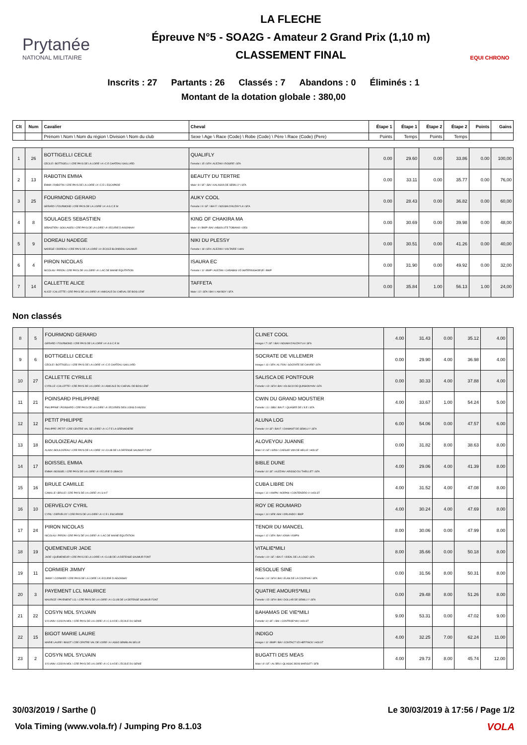Prytanée
NATIONAL MILITAIRE
LA FLECHE
Épreuve N°5 - SOA2G - Amateur 2 Grand Prix (1,10 m)
CLASSEMENT FINAL
EQUI CHRONO
Inscrits : 27 Partants : 26 Classés : 7 Abandons : 0 Éliminés : 1
Montant de la dotation globale : 380,00
| Clt | Num | Cavalier | Cheval | Étape 1 | Étape 1 | Étape 2 | Étape 2 | Points | Gains |
| --- | --- | --- | --- | --- | --- | --- | --- | --- | --- |
| | | Prénom \ Nom \ Nom du région \ Division \ Nom du club | Sexe \ Age \ Race (Code) \ Robe (Code) \ Père \ Race (Code) (Pere) | Points | Temps | Points | Temps | | |
| 1 | 26 | BOTTIGELLI CECILE CECILE \ BOTTIGELLI \ CRE PAYS DE LA LOIRE \ A \ C E CHATEAU GAILLARD | QUALIFLY Femelle \ 15 \ SFA \ ALEZAN \ ROSIRE \ SFA | 0.00 | 29.60 | 0.00 | 33.86 | 0.00 | 100,00 |
| 2 | 13 | RABOTIN EMMA EMMA \ RABOTIN \ CRE PAYS DE LA LOIRE \ A \ C E L ESCAPADE | BEAUTY DU TERTRE Male \ 8 \ SF. \ BAI \ KALASKA DE SEMILLY \ SFA | 0.00 | 33.11 | 0.00 | 35.77 | 0.00 | 76,00 |
| 3 | 25 | FOURMOND GERARD GERARD \ FOURMOND \ CRE PAYS DE LA LOIRE \ A \ A S C E M | AUKY COOL Femelle \ 9 \ SF. \ BAI F. \ NOUMA D'AUZAY*LA \ SFA | 0.00 | 28.43 | 0.00 | 36.82 | 0.00 | 60,00 |
| 4 | 8 | SOULAGES SEBASTIEN SEBASTIEN \ SOULAGES \ CRE PAYS DE LA LOIRE \ A \ ECURIE D AIGONNAY | KING OF CHAKIRA MA Male \ 9 \ BWP \ BAI \ ABSOLUTE TOBIANO \ OES | 0.00 | 30.69 | 0.00 | 39.98 | 0.00 | 48,00 |
| 5 | 9 | DOREAU NADEGE NADEGE \ DOREAU \ CRE PAYS DE LA LOIRE \ A \ ECOLE BLONDEAU SAUMUR | NIKI DU PLESSY Femelle \ 18 \ SFA \ ALEZAN \ VOLTAIRE \ HAN | 0.00 | 30.51 | 0.00 | 41.26 | 0.00 | 40,00 |
| 6 | 4 | PIRON NICOLAS NICOLAS \ PIRON \ CRE PAYS DE LA LOIRE \ A \ LAC DE MAINE EQUITATION | ISAURA EC Femelle \ 11 \ BWP \ ALEZAN \ CARABAS VD WATERINGHOEVE \ BWP | 0.00 | 31.90 | 0.00 | 49.92 | 0.00 | 32,00 |
| 7 | 14 | CALLETTE ALICE ALICE \ CALLETTE \ CRE PAYS DE LA LOIRE \ A \ AMICALE DU CHEVAL DE BOIS LENF | TAFFETA Male \ 12 \ SFA \ BAI \ I AM BOY \ SFA | 0.00 | 35.84 | 1.00 | 56.13 | 1.00 | 24,00 |
Non classés
| 8 | 5 | FOURMOND GERARD GERARD \ FOURMOND \ CRE PAYS DE LA LOIRE \ A \ A S C E M | CLINET COOL Hongre \ 7 \ SF. \ BAI \ NOUMA D'AUZAY*LA \ SFA | 4.00 | 31.43 | 0.00 | 35.12 | 4.00 | |
| 9 | 6 | BOTTIGELLI CECILE CECILE \ BOTTIGELLI \ CRE PAYS DE LA LOIRE \ A \ C E CHATEAU GAILLARD | SOCRATE DE VILLEMER Hongre \ 13 \ SFA \ AL FON \ SOCRATE DE CHIVRE \ SFA | 0.00 | 29.90 | 4.00 | 36.98 | 4.00 | |
| 10 | 27 | CALLETTE CYRILLE CYRILLE \ CALLETTE \ CRE PAYS DE LA LOIRE \ A \ AMICALE DU CHEVAL DE BOIS LENF | SALISCA DE PONTFOUR Femelle \ 13 \ SFA \ BAI \ IOLISCO DE QUINHON*HN \ SFA | 0.00 | 30.33 | 4.00 | 37.88 | 4.00 | |
| 11 | 21 | POINSARD PHILIPPINE PHILIPPINE \ POINSARD \ CRE PAYS DE LA LOIRE \ A \ ECURIES DES LIONS D ANJOU | CWIN DU GRAND MOUSTIER Femelle \ 11 \ SBS \ BAI F. \ QUASER DE L'ILE \ SFA | 4.00 | 33.67 | 1.00 | 54.24 | 5.00 | |
| 12 | 12 | PETIT PHILIPPE PHILIPPE \ PETIT \ CRE CENTRE VAL DE LOIRE \ A \ C F E LA GRENADIERE | ALUNA LOG Femelle \ 9 \ SF \ BAI F. \ DIAMANT DE SEMILLY \ SFA | 6.00 | 54.06 | 0.00 | 47.57 | 6.00 | |
| 13 | 18 | BOULOIZEAU ALAIN ALAIN \ BOULOIZEAU \ CRE PAYS DE LA LOIRE \ A \ CLUB DE LA DEFENSE SAUMUR FONT | ALOVEYOU JUANNE Male \ 9 \ SF \ GRIS \ CAESAR VAN DE HELLE \ HOLST | 0.00 | 31.82 | 8.00 | 38.63 | 8.00 | |
| 14 | 17 | BOISSEL EMMA EMMA \ BOISSEL \ CRE PAYS DE LA LOIRE \ A \ ECURIE D UBIACO | BIBLE DUNE Femelle \ 8 \ SF. \ ALEZAN \ ARIOSO DU THEILLET \ SFA | 4.00 | 29.06 | 4.00 | 41.39 | 8.00 | |
| 15 | 16 | BRULE CAMILLE CAMILLE \ BRULE \ CRE PAYS DE LA LOIRE \ A \ S H F | CUBA LIBRE DN Hongre \ 12 \ KWPN \ NOIPAN \ CONTENDRO II \ HOLST | 4.00 | 31.52 | 4.00 | 47.08 | 8.00 | |
| 16 | 10 | DERVELOY CYRIL CYRIL \ DERVELOY \ CRE PAYS DE LA LOIRE \ A \ C E L ESCAPADE | ROY DE ROUMARD Hongre \ 14 \ SFB \ BAI \ ORLANDO \ BWP | 4.00 | 30.24 | 4.00 | 47.69 | 8.00 | |
| 17 | 24 | PIRON NICOLAS NICOLAS \ PIRON \ CRE PAYS DE LA LOIRE \ A \ LAC DE MAINE EQUITATION | TENOR DU MANCEL Hongre \ 12 \ SFA \ BAI \ IOWA \ KWPN | 8.00 | 30.06 | 0.00 | 47.99 | 8.00 | |
| 18 | 19 | QUEMENEUR JADE JADE \ QUEMENEUR \ CRE PAYS DE LA LOIRE \ A \ CLUB DE LA DEFENSE SAUMUR FONT | VITALIE*MILI Femelle \ 10 \ SF. \ BAI F. \ IDEAL DE LA LOGE \ SFA | 8.00 | 35.66 | 0.00 | 50.18 | 8.00 | |
| 19 | 11 | CORMIER JIMMY JIMMY \ CORMIER \ CRE PAYS DE LA LOIRE \ A \ ECURIE D AIGONNAY | RESOLUE SINE Femelle \ 14 \ SFA \ BAI \ ELAN DE LA COUR*HN \ SFA | 0.00 | 31.56 | 8.00 | 50.31 | 8.00 | |
| 20 | 3 | PAYEMENT LCL MAURICE MAURICE \ PAYEMENT LCL \ CRE PAYS DE LA LOIRE \ A \ CLUB DE LA DEFENSE SAUMUR FONT | QUATRE AMOURS*MILI Femelle \ 15 \ SFA \ BAI \ DOLLAR DE SEMILLY \ SFA | 0.00 | 29.48 | 8.00 | 51.26 | 8.00 | |
| 21 | 22 | COSYN MDL SYLVAIN SYLVAIN \ COSYN MDL \ CRE PAYS DE LA LOIRE \ A \ C S A DE L ECOLE DU GENIE | BAHAMAS DE VIE*MILI Femelle \ 8 \ SF. \ BAI \ CONTROE*HN \ HOLST | 9.00 | 53.31 | 0.00 | 47.02 | 9.00 | |
| 22 | 15 | BIGOT MARIE LAURE MARIE LAURE \ BIGOT \ CRE CENTRE VAL DE LOIRE \ A \ ASSO SEMBLAN SELLE | INDIGO Hongre \ 11 \ BWP \ BAI \ CONTACT VD HEFFINCK \ HOLST | 4.00 | 32.25 | 7.00 | 62.24 | 11.00 | |
| 23 | 2 | COSYN MDL SYLVAIN SYLVAIN \ COSYN MDL \ CRE PAYS DE LA LOIRE \ A \ C S A DE L ECOLE DU GENIE | BUGATTI DES MEAS Male \ 8 \ SF. \ AL BRU \ QLASSIC BOIS MARGOT \ SFB | 4.00 | 29.73 | 8.00 | 45.74 | 12.00 | |
30/03/2019 / Sarthe () Le 30/03/2019 à 17:56 / Page 1/2
Vola Timing (www.vola.fr) / Jumping Pro 8.1.03
VOLA